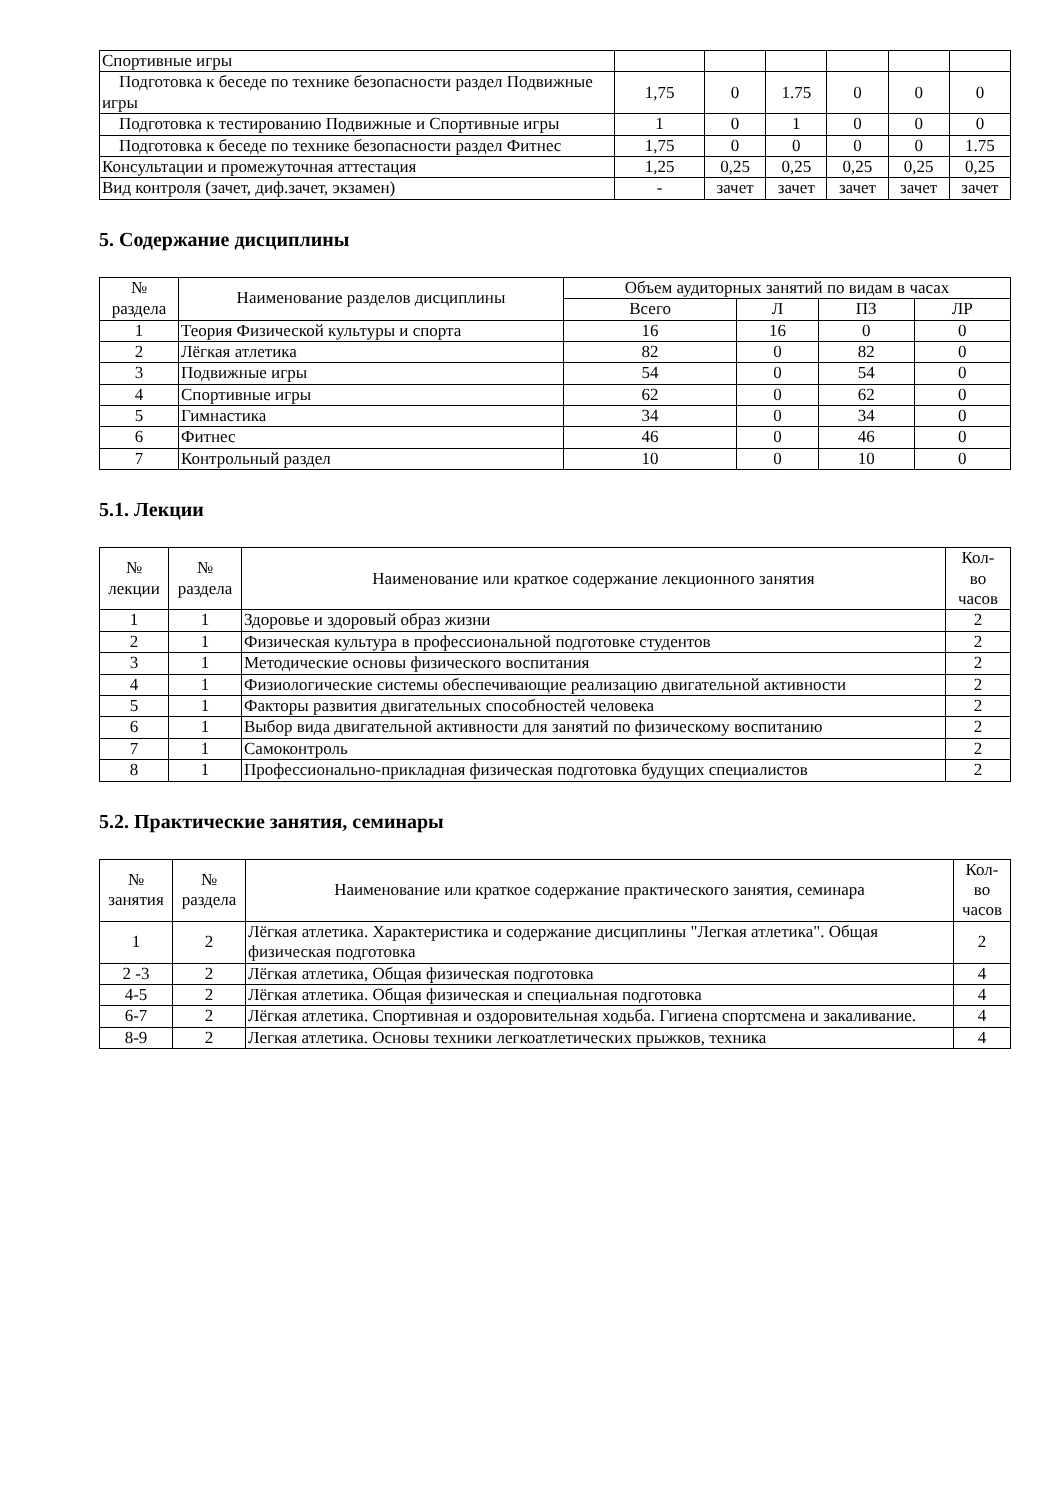| Спортивные игры | | | | | | |
| Подготовка к беседе по технике безопасности раздел Подвижные игры | 1,75 | 0 | 1.75 | 0 | 0 | 0 |
| Подготовка к тестированию Подвижные и Спортивные игры | 1 | 0 | 1 | 0 | 0 | 0 |
| Подготовка к беседе по технике безопасности раздел Фитнес | 1,75 | 0 | 0 | 0 | 0 | 1.75 |
| Консультации и промежуточная аттестация | 1,25 | 0,25 | 0,25 | 0,25 | 0,25 | 0,25 |
| Вид контроля (зачет, диф.зачет, экзамен) | - | зачет | зачет | зачет | зачет | зачет |
5. Содержание дисциплины
| № раздела | Наименование разделов дисциплины | Объем аудиторных занятий по видам в часах | | | |
| --- | --- | --- | --- | --- | --- |
| | | Всего | Л | ПЗ | ЛР |
| 1 | Теория Физической культуры и спорта | 16 | 16 | 0 | 0 |
| 2 | Лёгкая атлетика | 82 | 0 | 82 | 0 |
| 3 | Подвижные игры | 54 | 0 | 54 | 0 |
| 4 | Спортивные игры | 62 | 0 | 62 | 0 |
| 5 | Гимнастика | 34 | 0 | 34 | 0 |
| 6 | Фитнес | 46 | 0 | 46 | 0 |
| 7 | Контрольный раздел | 10 | 0 | 10 | 0 |
5.1. Лекции
| № лекции | № раздела | Наименование или краткое содержание лекционного занятия | Кол- во часов |
| --- | --- | --- | --- |
| 1 | 1 | Здоровье и здоровый образ жизни | 2 |
| 2 | 1 | Физическая культура в профессиональной подготовке студентов | 2 |
| 3 | 1 | Методические основы физического воспитания | 2 |
| 4 | 1 | Физиологические системы обеспечивающие реализацию двигательной активности | 2 |
| 5 | 1 | Факторы развития двигательных способностей человека | 2 |
| 6 | 1 | Выбор вида двигательной активности для занятий по физическому воспитанию | 2 |
| 7 | 1 | Самоконтроль | 2 |
| 8 | 1 | Профессионально-прикладная физическая подготовка будущих специалистов | 2 |
5.2. Практические занятия, семинары
| № занятия | № раздела | Наименование или краткое содержание практического занятия, семинара | Кол- во часов |
| --- | --- | --- | --- |
| 1 | 2 | Лёгкая атлетика. Характеристика и содержание дисциплины "Легкая атлетика". Общая физическая подготовка | 2 |
| 2 -3 | 2 | Лёгкая атлетика, Общая физическая подготовка | 4 |
| 4-5 | 2 | Лёгкая атлетика. Общая физическая и специальная подготовка | 4 |
| 6-7 | 2 | Лёгкая атлетика. Спортивная и оздоровительная ходьба. Гигиена спортсмена и закаливание. | 4 |
| 8-9 | 2 | Легкая атлетика. Основы техники легкоатлетических прыжков, техника | 4 |